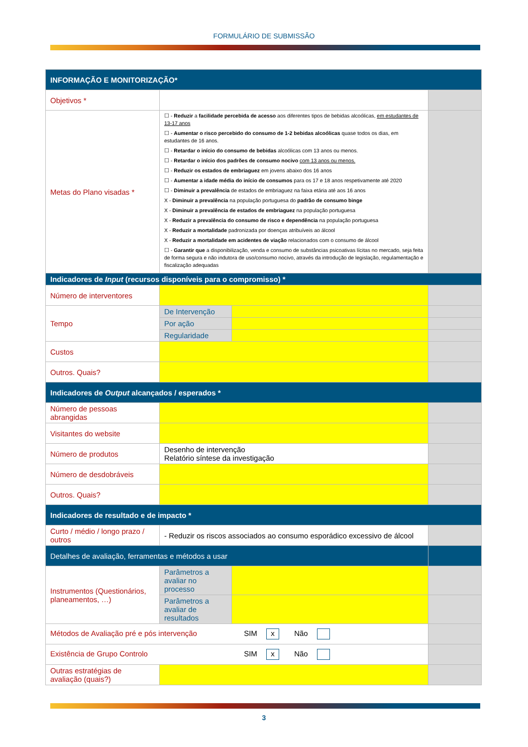FORMULÁRIO DE SUBMISSÃO
| INFORMAÇÃO E MONITORIZAÇÃO* | | | |
| Objetivos * | | | |
| Metas do Plano visadas * | ☐ - Reduzir a facilidade percebida de acesso aos diferentes tipos de bebidas alcoólicas, em estudantes de 13-17 anos ☐ - Aumentar o risco percebido do consumo de 1-2 bebidas alcoólicas quase todos os dias, em estudantes de 16 anos. ☐ - Retardar o início do consumo de bebidas alcoólicas com 13 anos ou menos. ☐ - Retardar o início dos padrões de consumo nocivo com 13 anos ou menos. ☐ - Reduzir os estados de embriaguez em jovens abaixo dos 16 anos ☐ - Aumentar a idade média do início de consumos para os 17 e 18 anos respetivamente até 2020 ☐ - Diminuir a prevalência de estados de embriaguez na faixa etária até aos 16 anos X - Diminuir a prevalência na população portuguesa do padrão de consumo binge X - Diminuir a prevalência de estados de embriaguez na população portuguesa X - Reduzir a prevalência do consumo de risco e dependência na população portuguesa X - Reduzir a mortalidade padronizada por doenças atribuíveis ao álcool X - Reduzir a mortalidade em acidentes de viação relacionados com o consumo de álcool ☐ - Garantir que a disponibilização, venda e consumo de substâncias psicoativas lícitas no mercado, seja feita de forma segura e não indutora de uso/consumo nocivo, através da introdução de legislação, regulamentação e fiscalização adequadas | | |
| Indicadores de Input (recursos disponíveis para o compromisso) * | | | |
| Número de interventores | | | |
| Tempo | De Intervenção | | |
| | Por ação | | |
| | Regularidade | | |
| Custos | | | |
| Outros. Quais? | | | |
| Indicadores de Output alcançados / esperados * | | | |
| Número de pessoas abrangidas | | | |
| Visitantes do website | | | |
| Número de produtos | Desenho de intervenção Relatório síntese da investigação | | |
| Número de desdobráveis | | | |
| Outros. Quais? | | | |
| Indicadores de resultado e de impacto * | | | |
| Curto / médio / longo prazo / outros | - Reduzir os riscos associados ao consumo esporádico excessivo de álcool | | |
| Detalhes de avaliação, ferramentas e métodos a usar | | | |
| Instrumentos (Questionários, planeamentos, …) | Parâmetros a avaliar no processo | | |
| | Parâmetros a avaliar de resultados | | |
| Métodos de Avaliação pré e pós intervenção SIM x Não | | | |
| Existência de Grupo Controlo SIM x Não | | | |
| Outras estratégias de avaliação (quais?) | | | |
3